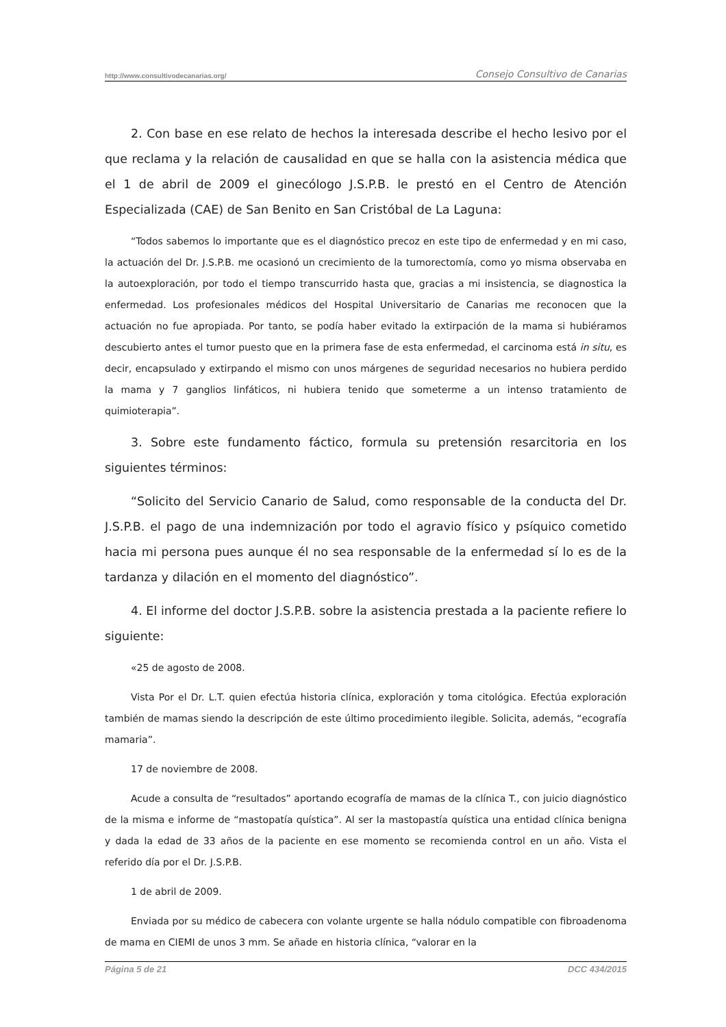http://www.consultivodecanarias.org/ Consejo Consultivo de Canarias
2. Con base en ese relato de hechos la interesada describe el hecho lesivo por el que reclama y la relación de causalidad en que se halla con la asistencia médica que el 1 de abril de 2009 el ginecólogo J.S.P.B. le prestó en el Centro de Atención Especializada (CAE) de San Benito en San Cristóbal de La Laguna:
“Todos sabemos lo importante que es el diagnóstico precoz en este tipo de enfermedad y en mi caso, la actuación del Dr. J.S.P.B. me ocasionó un crecimiento de la tumorectomía, como yo misma observaba en la autoexploración, por todo el tiempo transcurrido hasta que, gracias a mi insistencia, se diagnostica la enfermedad. Los profesionales médicos del Hospital Universitario de Canarias me reconocen que la actuación no fue apropiada. Por tanto, se podía haber evitado la extirpación de la mama si hubiéramos descubierto antes el tumor puesto que en la primera fase de esta enfermedad, el carcinoma está in situ, es decir, encapsulado y extirpando el mismo con unos márgenes de seguridad necesarios no hubiera perdido la mama y 7 ganglios linfáticos, ni hubiera tenido que someterme a un intenso tratamiento de quimioterapia”.
3. Sobre este fundamento fáctico, formula su pretensión resarcitoria en los siguientes términos:
“Solicito del Servicio Canario de Salud, como responsable de la conducta del Dr. J.S.P.B. el pago de una indemnización por todo el agravio físico y psíquico cometido hacia mi persona pues aunque él no sea responsable de la enfermedad sí lo es de la tardanza y dilación en el momento del diagnóstico”.
4. El informe del doctor J.S.P.B. sobre la asistencia prestada a la paciente refiere lo siguiente:
«25 de agosto de 2008.
Vista Por el Dr. L.T. quien efectúa historia clínica, exploración y toma citológica. Efectúa exploración también de mamas siendo la descripción de este último procedimiento ilegible. Solicita, además, “ecografía mamaria”.
17 de noviembre de 2008.
Acude a consulta de “resultados” aportando ecografía de mamas de la clínica T., con juicio diagnóstico de la misma e informe de “mastopatía quística”. Al ser la mastopastía quística una entidad clínica benigna y dada la edad de 33 años de la paciente en ese momento se recomienda control en un año. Vista el referido día por el Dr. J.S.P.B.
1 de abril de 2009.
Enviada por su médico de cabecera con volante urgente se halla nódulo compatible con fibroadenoma de mama en CIEMI de unos 3 mm. Se añade en historia clínica, “valorar en la
Página 5 de 21 DCC 434/2015